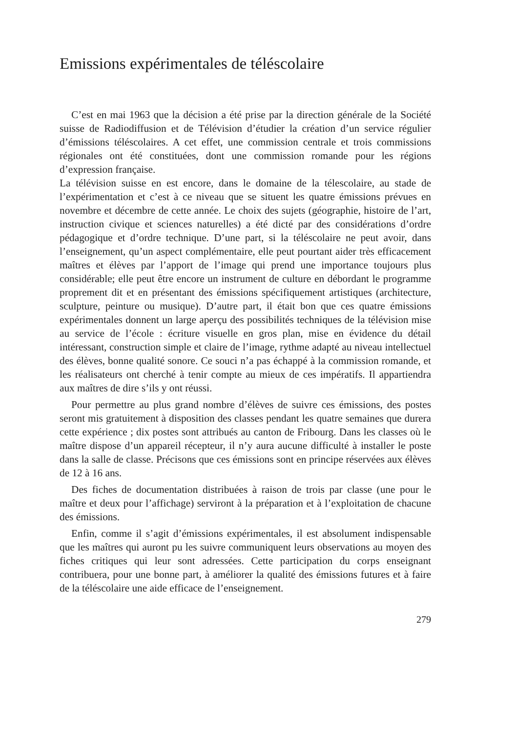Emissions expérimentales de téléscolaire
C’est en mai 1963 que la décision a été prise par la direction générale de la Société suisse de Radiodiffusion et de Télévision d’étudier la création d’un service régulier d’émissions téléscolaires. A cet effet, une commission centrale et trois commissions régionales ont été constituées, dont une commission romande pour les régions d’expression française.
La télévision suisse en est encore, dans le domaine de la télescolaire, au stade de l’expérimentation et c’est à ce niveau que se situent les quatre émissions prévues en novembre et décembre de cette année. Le choix des sujets (géographie, histoire de l’art, instruction civique et sciences naturelles) a été dicté par des considérations d’ordre pédagogique et d’ordre technique. D’une part, si la téléscolaire ne peut avoir, dans l’enseignement, qu’un aspect complémentaire, elle peut pourtant aider très efficacement maîtres et élèves par l’apport de l’image qui prend une importance toujours plus considérable; elle peut être encore un instrument de culture en débordant le programme proprement dit et en présentant des émissions spécifiquement artistiques (architecture, sculpture, peinture ou musique). D’autre part, il était bon que ces quatre émissions expérimentales donnent un large aperçu des possibilités techniques de la télévision mise au service de l’école : écriture visuelle en gros plan, mise en évidence du détail intéressant, construction simple et claire de l’image, rythme adapté au niveau intellectuel des élèves, bonne qualité sonore. Ce souci n’a pas échappé à la commission romande, et les réalisateurs ont cherché à tenir compte au mieux de ces impératifs. Il appartiendra aux maîtres de dire s’ils y ont réussi.
Pour permettre au plus grand nombre d’élèves de suivre ces émissions, des postes seront mis gratuitement à disposition des classes pendant les quatre semaines que durera cette expérience ; dix postes sont attribués au canton de Fribourg. Dans les classes où le maître dispose d’un appareil récepteur, il n’y aura aucune difficulté à installer le poste dans la salle de classe. Précisons que ces émissions sont en principe réservées aux élèves de 12 à 16 ans.
Des fiches de documentation distribuées à raison de trois par classe (une pour le maître et deux pour l’affichage) serviront à la préparation et à l’exploitation de chacune des émissions.
Enfin, comme il s’agit d’émissions expérimentales, il est absolument indispensable que les maîtres qui auront pu les suivre communiquent leurs observations au moyen des fiches critiques qui leur sont adressées. Cette participation du corps enseignant contribuera, pour une bonne part, à améliorer la qualité des émissions futures et à faire de la téléscolaire une aide efficace de l’enseignement.
279